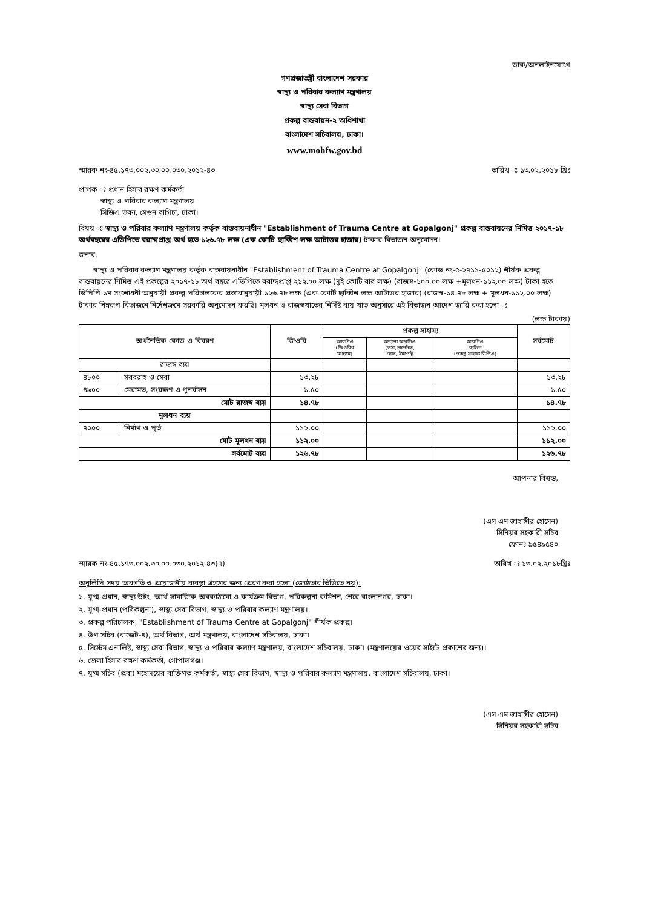ডাক/অনলাইনযোগে
গণপ্রজাতন্ত্রী বাংলাদেশ সরকার
স্বাস্থ্য ও পরিবার কল্যাণ মন্ত্রণালয়
স্বাস্থ্য সেবা বিভাগ
প্রকল্প বাস্তবায়ন-২ অধিশাখা
বাংলাদেশ সচিবালয়, ঢাকা।
www.mohfw.gov.bd
স্মারক নং-৪৫.১৭৩.০০২.৩০.০০.০৩০.২০১২-৪৩ তারিখ ঃ ১৩.০২.২০১৮ খ্রিঃ
প্রাপক ঃ প্রধান হিসাব রক্ষণ কর্মকর্তা
   স্বাস্থ্য ও পরিবার কল্যাণ মন্ত্রণালয়
   সিজিএ ভবন, সেগুন বাগিচা, ঢাকা।
বিষয় ঃ স্বাস্থ্য ও পরিবার কল্যাণ মন্ত্রণালয় কর্তৃক বাস্তবায়নাধীন "Establishment of Trauma Centre at Gopalgonj" প্রকল্প বাস্তবায়নের নিমিত্ত ২০১৭-১৮ অর্থবছরের এডিপিতে বরাদ্দপ্রাপ্ত অর্থ হতে ১২৬.৭৮ লক্ষ (এক কোটি ছাব্বিশ লক্ষ আটাত্তর হাজার) টাকার বিভাজন অনুমোদন।
জনাব,
  স্বাস্থ্য ও পরিবার কল্যাণ মন্ত্রণালয় কর্তৃক বাস্তবায়নাধীন "Establishment of Trauma Centre at Gopalgonj" (কোড নং-৫-২৭১১-৫০১২) শীর্ষক প্রকল্প বাস্তবায়নের নিমিত্ত এই প্রকল্পের ২০১৭-১৮ অর্থ বছরে এডিপিতে বরাদ্দপ্রাপ্ত ২১২.০০ লক্ষ (দুই কোটি বার লক্ষ) (রাজস্ব-১০০.০০ লক্ষ +মূলধন-১১২.০০ লক্ষ) টাকা হতে ডিপিপি ১ম সংশোধনী অনুযায়ী প্রকল্প পরিচালকের প্রস্তাবানুযায়ী ১২৬.৭৮ লক্ষ (এক কোটি ছাব্বিশ লক্ষ আটাত্তর হাজার) (রাজস্ব-১৪.৭৮ লক্ষ + মূলধন-১১২.০০ লক্ষ) টাকার নিম্নরূপ বিভাজনে নির্দেশক্রমে সরকারি অনুমোদন করছি। মূলধন ও রাজস্বখাতের নির্দিষ্ট ব্যয় খাত অনুসারে এই বিভাজন আদেশ জারি করা হলো ঃ
(লক্ষ টাকায়)
| অর্থনৈতিক কোড ও বিবরণ | | জিওবি | প্রকল্প সাহায্য | | | সর্বমোট |
| --- | --- | --- | --- | --- | --- | --- |
| | | | আরপিএ (জিওবির মাধ্যমে) | অন্যান্য আরপিএ (ডসা,কোনটাস, সেফ, ইমপেক্ট | আরপিএ ব্যতিত (প্রকল্প সাহায্য ডিপিএ) | |
| রাজস্ব ব্যয় | | | | | | |
| ৪৮০০ | সরবরাহ ও সেবা | ১৩.২৮ | | | | ১৩.২৮ |
| ৪৯০০ | মেরামত, সংরক্ষণ ও পুনর্বাসন | ১.৫০ | | | | ১.৫০ |
| মোট রাজস্ব ব্যয় | | ১৪.৭৮ | | | | ১৪.৭৮ |
| মূলধন ব্যয় | | | | | | |
| ৭০০০ | নির্মাণ ও পূর্ত | ১১২.০০ | | | | ১১২.০০ |
| মোট মূলধন ব্যয় | | ১১২.০০ | | | | ১১২.০০ |
| সর্বমোট ব্যয় | | ১২৬.৭৮ | | | | ১২৬.৭৮ |
আপনার বিশ্বস্ত,
(এস এম জাহাঙ্গীর হোসেন)
সিনিয়র সহকারী সচিব
ফোনঃ ৯৫৪৯৫৪০
স্মারক নং-৪৫.১৭৩.০০২.৩০.০০.০৩০.২০১২-৪৩(৭) তারিখ ঃ ১৩.০২.২০১৮খ্রিঃ
অনুলিপি সদয় অবগতি ও প্রয়োজনীয় ব্যবস্থা গ্রহণের জন্য প্রেরণ করা হলো (জ্যেষ্ঠতার ভিত্তিতে নয়):
১. যুগ্ম-প্রধান, স্বাস্থ্য উইং, আর্থ সামাজিক অবকাঠামো ও কার্যক্রম বিভাগ, পরিকল্পনা কমিশন, শেরে বাংলানগর, ঢাকা।
২. যুগ্ম-প্রধান (পরিকল্পনা), স্বাস্থ্য সেবা বিভাগ, স্বাস্থ্য ও পরিবার কল্যাণ মন্ত্রণালয়।
৩. প্রকল্প পরিচালক, "Establishment of Trauma Centre at Gopalgonj" শীর্ষক প্রকল্প।
৪. উপ সচিব (বাজেট-৪), অর্থ বিভাগ, অর্থ মন্ত্রণালয়, বাংলাদেশ সচিবালয়, ঢাকা।
৫. সিস্টেম এনালিষ্ট, স্বাস্থ্য সেবা বিভাগ, স্বাস্থ্য ও পরিবার কল্যাণ মন্ত্রণালয়, বাংলাদেশ সচিবালয়, ঢাকা। (মন্ত্রণালয়ের ওয়েব সাইটে প্রকাশের জন্য)।
৬. জেলা হিসাব রক্ষণ কর্মকর্তা, গোপালগঞ্জ।
৭. যুগ্ম সচিব (প্রবা) মহোদয়ের ব্যক্তিগত কর্মকর্তা, স্বাস্থ্য সেবা বিভাগ, স্বাস্থ্য ও পরিবার কল্যাণ মন্ত্রণালয়, বাংলাদেশ সচিবালয়, ঢাকা।
(এস এম জাহাঙ্গীর হোসেন)
সিনিয়র সহকারী সচিব